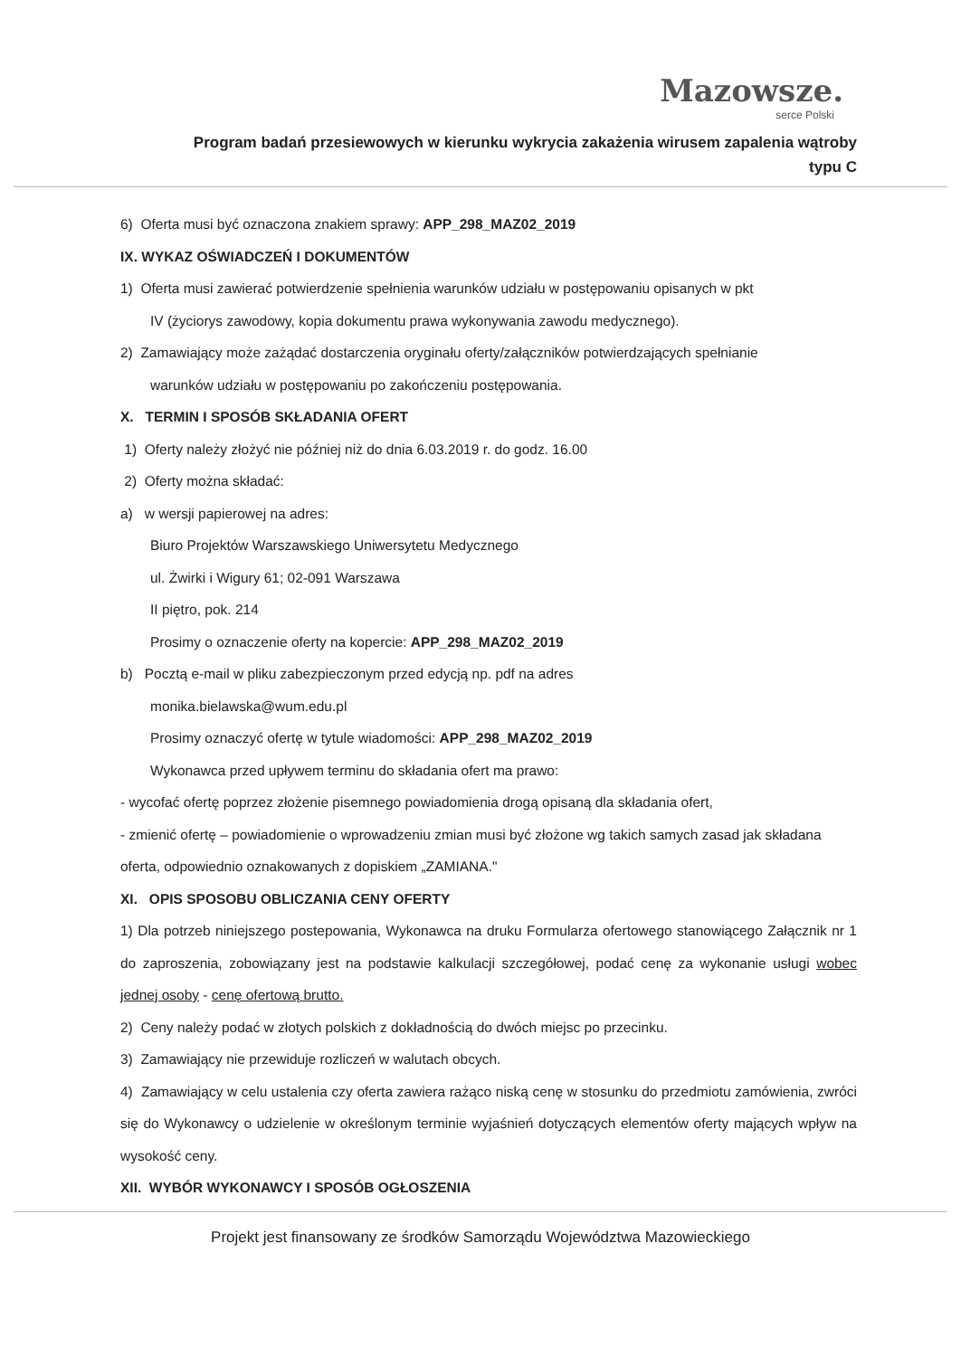Mazowsze.
serce Polski
Program badań przesiewowych w kierunku wykrycia zakażenia wirusem zapalenia wątroby typu C
6) Oferta musi być oznaczona znakiem sprawy: APP_298_MAZ02_2019
IX. WYKAZ OŚWIADCZEŃ I DOKUMENTÓW
1) Oferta musi zawierać potwierdzenie spełnienia warunków udziału w postępowaniu opisanych w pkt
IV (życiorys zawodowy, kopia dokumentu prawa wykonywania zawodu medycznego).
2) Zamawiający może zażądać dostarczenia oryginału oferty/załączników potwierdzających spełnianie
warunków udziału w postępowaniu po zakończeniu postępowania.
X. TERMIN I SPOSÓB SKŁADANIA OFERT
1) Oferty należy złożyć nie później niż do dnia 6.03.2019 r. do godz. 16.00
2) Oferty można składać:
a) w wersji papierowej na adres:
Biuro Projektów Warszawskiego Uniwersytetu Medycznego
ul. Żwirki i Wigury 61; 02-091 Warszawa
II piętro, pok. 214
Prosimy o oznaczenie oferty na kopercie: APP_298_MAZ02_2019
b) Pocztą e-mail w pliku zabezpieczonym przed edycją np. pdf na adres
monika.bielawska@wum.edu.pl
Prosimy oznaczyć ofertę w tytule wiadomości: APP_298_MAZ02_2019
Wykonawca przed upływem terminu do składania ofert ma prawo:
- wycofać ofertę poprzez złożenie pisemnego powiadomienia drogą opisaną dla składania ofert,
- zmienić ofertę – powiadomienie o wprowadzeniu zmian musi być złożone wg takich samych zasad jak składana oferta, odpowiednio oznakowanych z dopiskiem „ZAMIANA."
XI. OPIS SPOSOBU OBLICZANIA CENY OFERTY
1) Dla potrzeb niniejszego postepowania, Wykonawca na druku Formularza ofertowego stanowiącego Załącznik nr 1 do zaproszenia, zobowiązany jest na podstawie kalkulacji szczegółowej, podać cenę za wykonanie usługi wobec jednej osoby - cenę ofertową brutto.
2) Ceny należy podać w złotych polskich z dokładnością do dwóch miejsc po przecinku.
3) Zamawiający nie przewiduje rozliczeń w walutach obcych.
4) Zamawiający w celu ustalenia czy oferta zawiera rażąco niską cenę w stosunku do przedmiotu zamówienia, zwróci się do Wykonawcy o udzielenie w określonym terminie wyjaśnień dotyczących elementów oferty mających wpływ na wysokość ceny.
XII. WYBÓR WYKONAWCY I SPOSÓB OGŁOSZENIA
Projekt jest finansowany ze środków Samorządu Województwa Mazowieckiego